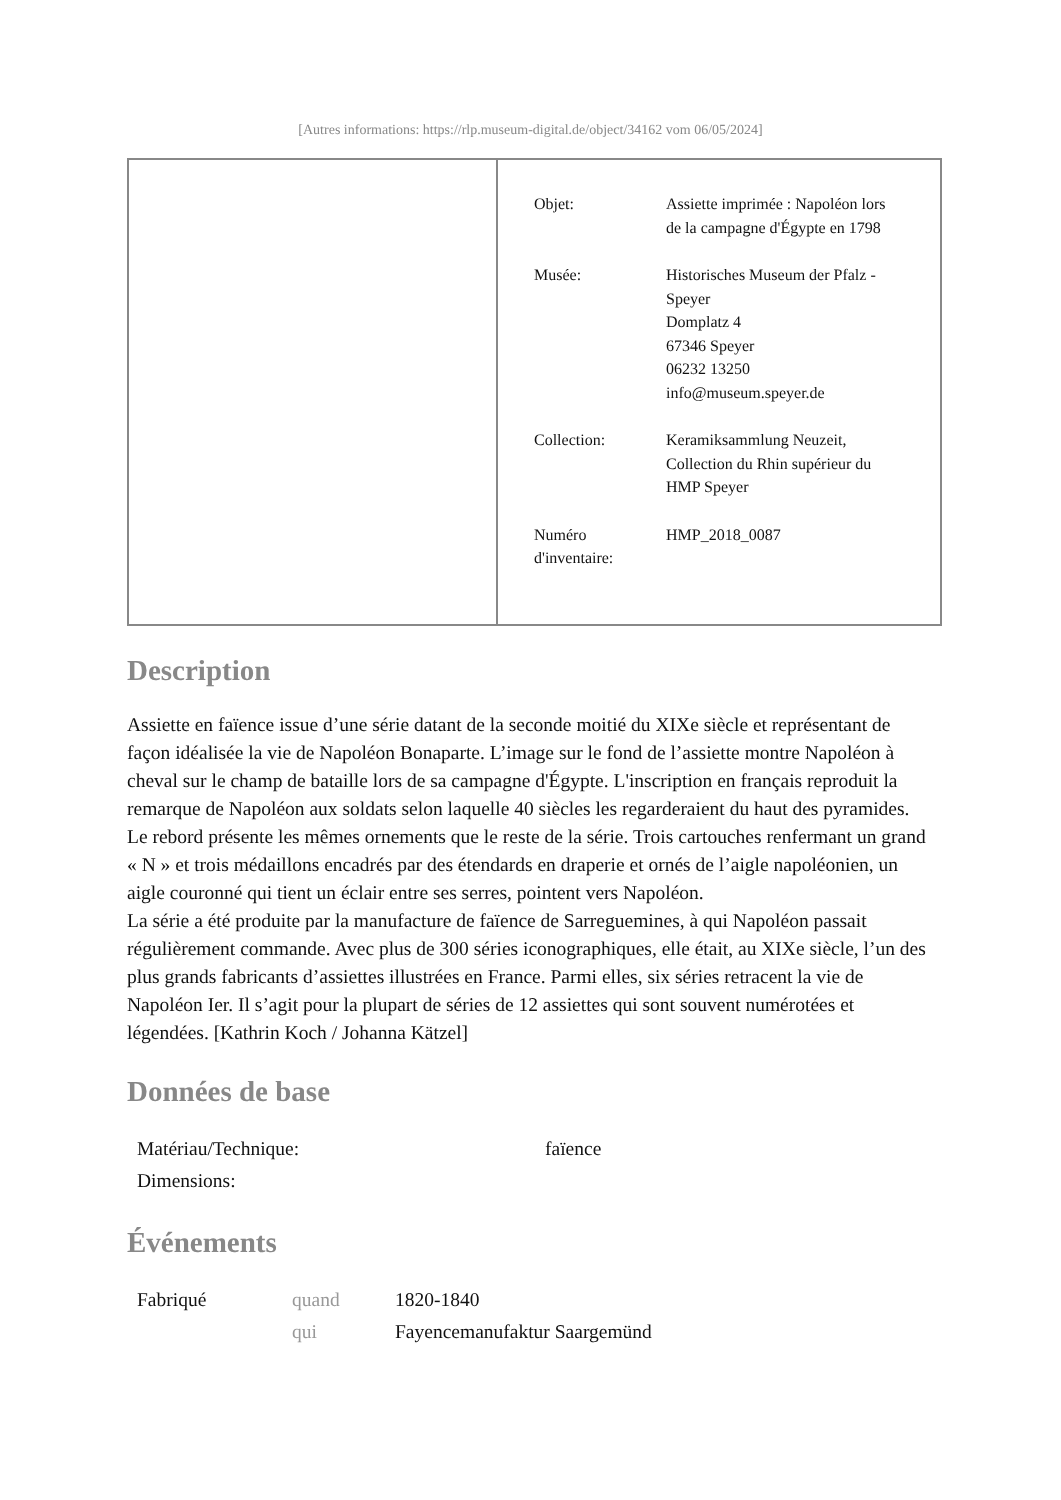[Autres informations: https://rlp.museum-digital.de/object/34162 vom 06/05/2024]
| | / Objet: / Assiette imprimée : Napoléon lors de la campagne d'Égypte en 1798 / / Musée: / Historisches Museum der Pfalz - Speyer Domplatz 4 67346 Speyer 06232 13250 info@museum.speyer.de / / Collection: / Keramiksammlung Neuzeit, Collection du Rhin supérieur du HMP Speyer / / Numéro d'inventaire: / HMP_2018_0087 / |
Description
Assiette en faïence issue d’une série datant de la seconde moitié du XIXe siècle et représentant de façon idéalisée la vie de Napoléon Bonaparte. L’image sur le fond de l’assiette montre Napoléon à cheval sur le champ de bataille lors de sa campagne d'Égypte. L'inscription en français reproduit la remarque de Napoléon aux soldats selon laquelle 40 siècles les regarderaient du haut des pyramides. Le rebord présente les mêmes ornements que le reste de la série. Trois cartouches renfermant un grand « N » et trois médaillons encadrés par des étendards en draperie et ornés de l’aigle napoléonien, un aigle couronné qui tient un éclair entre ses serres, pointent vers Napoléon.
La série a été produite par la manufacture de faïence de Sarreguemines, à qui Napoléon passait régulièrement commande. Avec plus de 300 séries iconographiques, elle était, au XIXe siècle, l’un des plus grands fabricants d’assiettes illustrées en France. Parmi elles, six séries retracent la vie de Napoléon Ier. Il s’agit pour la plupart de séries de 12 assiettes qui sont souvent numérotées et légendées. [Kathrin Koch / Johanna Kätzel]
Données de base
| Matériau/Technique: | faïence |
| Dimensions: | |
Événements
| Fabriqué | quand | 1820-1840 |
| | qui | Fayencemanufaktur Saargemünd |